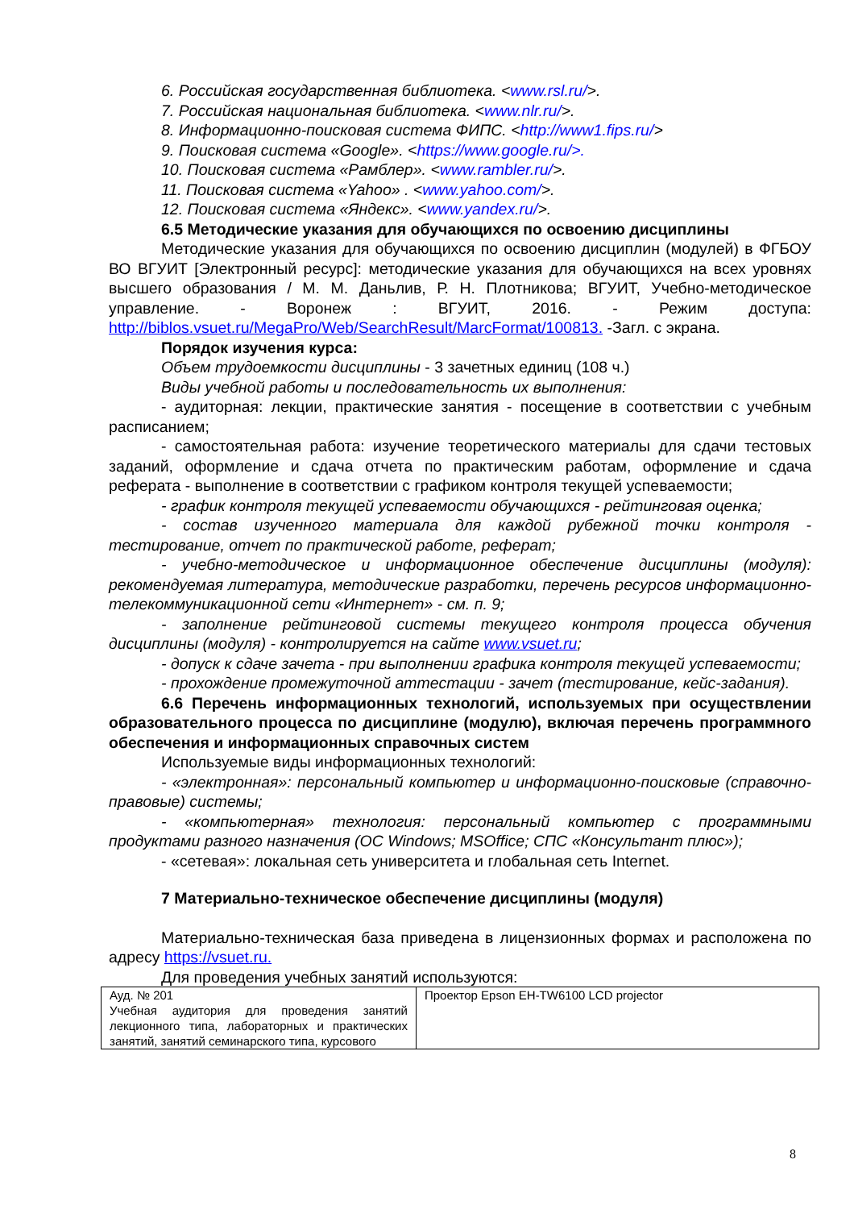6. Российская государственная библиотека. <www.rsl.ru/>.
7. Российская национальная библиотека. <www.nlr.ru/>.
8. Информационно-поисковая система ФИПС. <http://www1.fips.ru/>
9. Поисковая система «Google». <https://www.google.ru/>.
10. Поисковая система «Рамблер». <www.rambler.ru/>.
11. Поисковая система «Yahoo» . <www.yahoo.com/>.
12. Поисковая система «Яндекс». <www.yandex.ru/>.
6.5 Методические указания для обучающихся по освоению дисциплины
Методические указания для обучающихся по освоению дисциплин (модулей) в ФГБОУ ВО ВГУИТ [Электронный ресурс]: методические указания для обучающихся на всех уровнях высшего образования / М. М. Даньлив, Р. Н. Плотникова; ВГУИТ, Учебно-методическое управление. - Воронеж : ВГУИТ, 2016. - Режим доступа: http://biblos.vsuet.ru/MegaPro/Web/SearchResult/MarcFormat/100813. -Загл. с экрана.
Порядок изучения курса:
Объем трудоемкости дисциплины - 3 зачетных единиц (108 ч.)
Виды учебной работы и последовательность их выполнения:
- аудиторная: лекции, практические занятия - посещение в соответствии с учебным расписанием;
- самостоятельная работа: изучение теоретического материалы для сдачи тестовых заданий, оформление и сдача отчета по практическим работам, оформление и сдача реферата - выполнение в соответствии с графиком контроля текущей успеваемости;
- график контроля текущей успеваемости обучающихся - рейтинговая оценка;
- состав изученного материала для каждой рубежной точки контроля - тестирование, отчет по практической работе, реферат;
- учебно-методическое и информационное обеспечение дисциплины (модуля): рекомендуемая литература, методические разработки, перечень ресурсов информационно-телекоммуникационной сети «Интернет» - см. п. 9;
- заполнение рейтинговой системы текущего контроля процесса обучения дисциплины (модуля) - контролируется на сайте www.vsuet.ru;
- допуск к сдаче зачета - при выполнении графика контроля текущей успеваемости;
- прохождение промежуточной аттестации - зачет (тестирование, кейс-задания).
6.6 Перечень информационных технологий, используемых при осуществлении образовательного процесса по дисциплине (модулю), включая перечень программного обеспечения и информационных справочных систем
Используемые виды информационных технологий:
- «электронная»: персональный компьютер и информационно-поисковые (справочно-правовые) системы;
- «компьютерная» технология: персональный компьютер с программными продуктами разного назначения (ОС Windows; MSOffice; СПС «Консультант плюс»);
- «сетевая»: локальная сеть университета и глобальная сеть Internet.
7 Материально-техническое обеспечение дисциплины (модуля)
Материально-техническая база приведена в лицензионных формах и расположена по адресу https://vsuet.ru.
Для проведения учебных занятий используются:
| Ауд. № 201 Учебная аудитория для проведения занятий лекционного типа, лабораторных и практических занятий, занятий семинарского типа, курсового | Проектор Epson EH-TW6100 LCD projector |
8